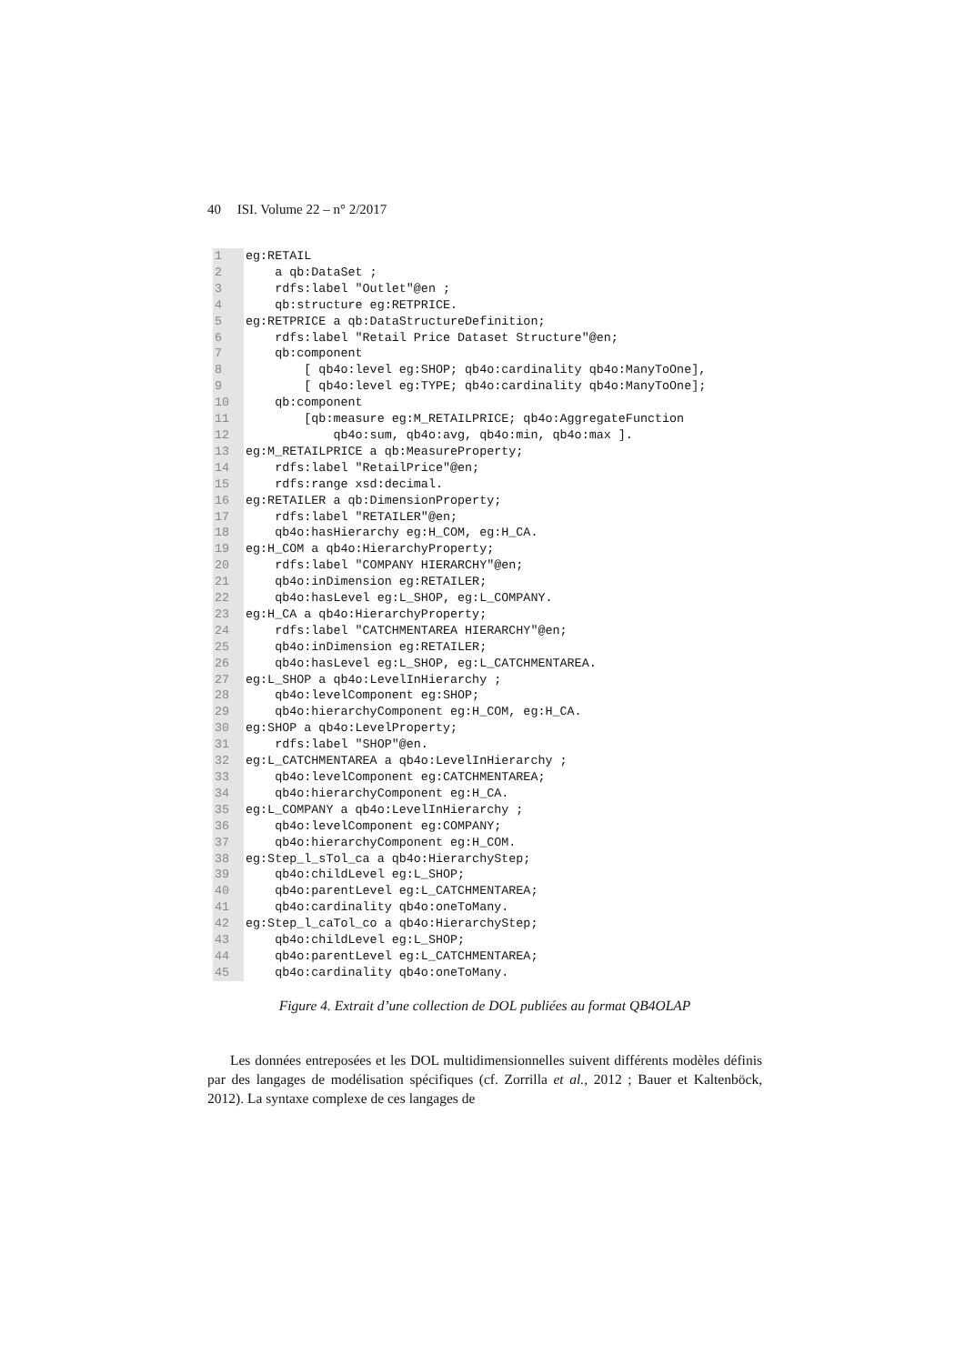40 ISI. Volume 22 – n° 2/2017
1
2
3
4
5
6
7
8
9
10
11
12
13
14
15
16
17
18
19
20
21
22
23
24
25
26
27
28
29
30
31
32
33
34
35
36
37
38
39
40
41
42
43
44
45
eg:RETAIL a qb:DataSet ; rdfs:label "Outlet"@en ; qb:structure eg:RETPRICE. eg:RETPRICE a qb:DataStructureDefinition; rdfs:label "Retail Price Dataset Structure"@en; qb:component [ qb4o:level eg:SHOP; qb4o:cardinality qb4o:ManyToOne], [ qb4o:level eg:TYPE; qb4o:cardinality qb4o:ManyToOne]; qb:component [qb:measure eg:M_RETAILPRICE; qb4o:AggregateFunction qb4o:sum, qb4o:avg, qb4o:min, qb4o:max ]. eg:M_RETAILPRICE a qb:MeasureProperty; rdfs:label "RetailPrice"@en; rdfs:range xsd:decimal. eg:RETAILER a qb:DimensionProperty; rdfs:label "RETAILER"@en; qb4o:hasHierarchy eg:H_COM, eg:H_CA. eg:H_COM a qb4o:HierarchyProperty; rdfs:label "COMPANY HIERARCHY"@en; qb4o:inDimension eg:RETAILER; qb4o:hasLevel eg:L_SHOP, eg:L_COMPANY. eg:H_CA a qb4o:HierarchyProperty; rdfs:label "CATCHMENTAREA HIERARCHY"@en; qb4o:inDimension eg:RETAILER; qb4o:hasLevel eg:L_SHOP, eg:L_CATCHMENTAREA. eg:L_SHOP a qb4o:LevelInHierarchy ; qb4o:levelComponent eg:SHOP; qb4o:hierarchyComponent eg:H_COM, eg:H_CA. eg:SHOP a qb4o:LevelProperty; rdfs:label "SHOP"@en. eg:L_CATCHMENTAREA a qb4o:LevelInHierarchy ; qb4o:levelComponent eg:CATCHMENTAREA; qb4o:hierarchyComponent eg:H_CA. eg:L_COMPANY a qb4o:LevelInHierarchy ; qb4o:levelComponent eg:COMPANY; qb4o:hierarchyComponent eg:H_COM. eg:Step_l_sTol_ca a qb4o:HierarchyStep; qb4o:childLevel eg:L_SHOP; qb4o:parentLevel eg:L_CATCHMENTAREA; qb4o:cardinality qb4o:oneToMany. eg:Step_l_caTol_co a qb4o:HierarchyStep; qb4o:childLevel eg:L_SHOP; qb4o:parentLevel eg:L_CATCHMENTAREA; qb4o:cardinality qb4o:oneToMany.
Figure 4. Extrait d’une collection de DOL publiées au format QB4OLAP
Les données entreposées et les DOL multidimensionnelles suivent différents modèles définis par des langages de modélisation spécifiques (cf. Zorrilla et al., 2012 ; Bauer et Kaltenböck, 2012). La syntaxe complexe de ces langages de